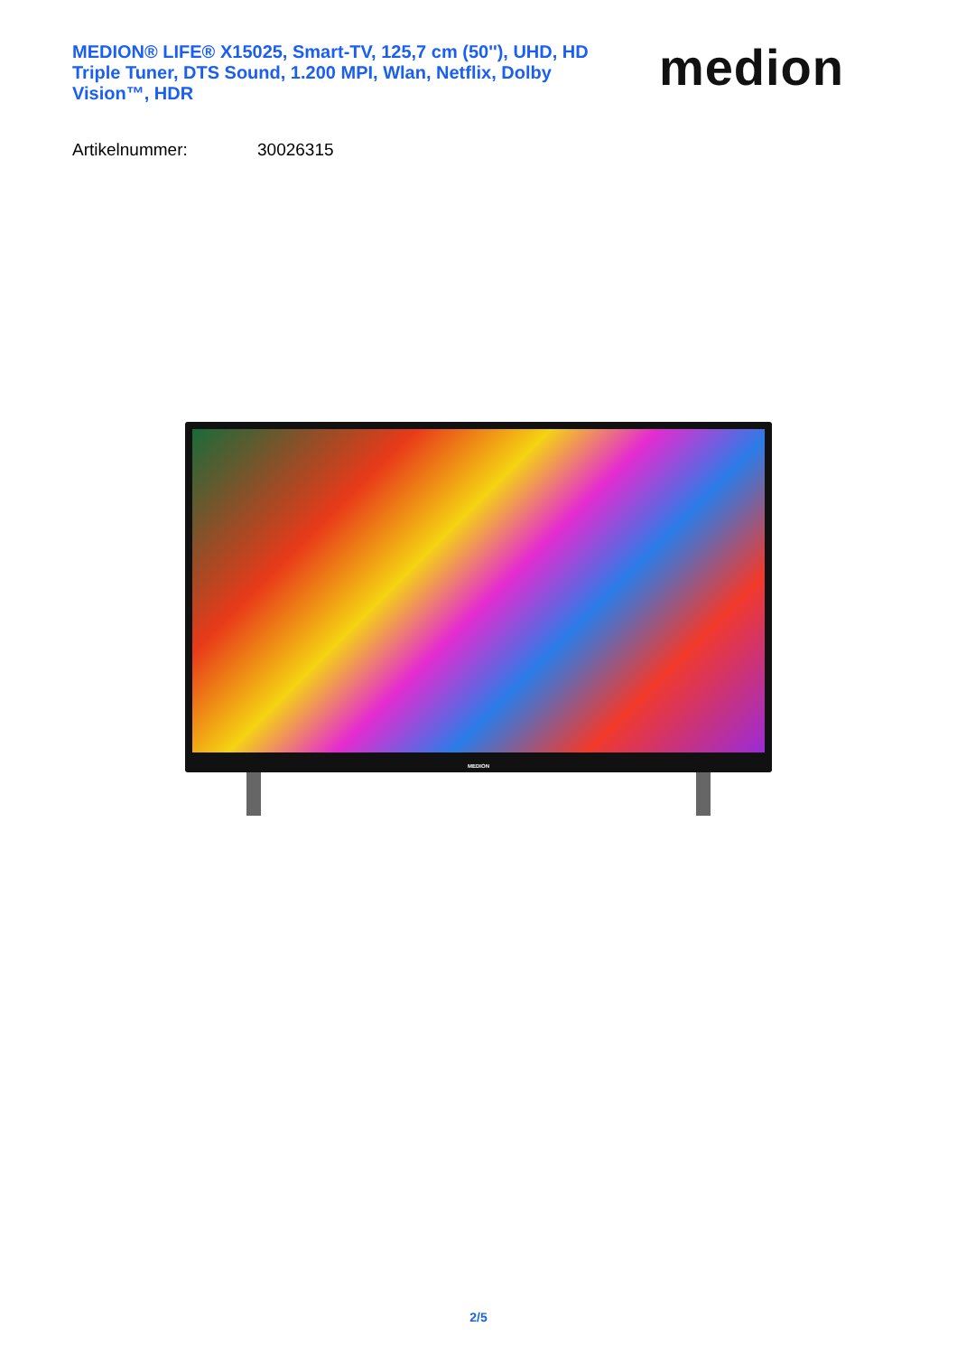MEDION® LIFE® X15025, Smart-TV, 125,7 cm (50''), UHD, HD Triple Tuner, DTS Sound, 1.200 MPI, Wlan, Netflix, Dolby Vision™, HDR
medion
Artikelnummer: 30026315
MEDION
2/5